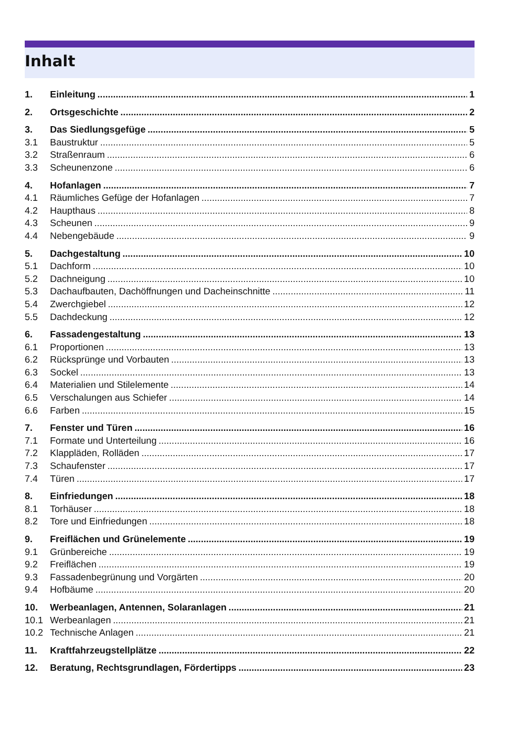Inhalt
1. Einleitung 1
2. Ortsgeschichte 2
3. Das Siedlungsgefüge 5
3.1 Baustruktur 5
3.2 Straßenraum 6
3.3 Scheunenzone 6
4. Hofanlagen 7
4.1 Räumliches Gefüge der Hofanlagen 7
4.2 Haupthaus 8
4.3 Scheunen 9
4.4 Nebengebäude 9
5. Dachgestaltung 10
5.1 Dachform 10
5.2 Dachneigung 10
5.3 Dachaufbauten, Dachöffnungen und Dacheinschnitte 11
5.4 Zwerchgiebel 12
5.5 Dachdeckung 12
6. Fassadengestaltung 13
6.1 Proportionen 13
6.2 Rücksprünge und Vorbauten 13
6.3 Sockel 13
6.4 Materialien und Stilelemente 14
6.5 Verschalungen aus Schiefer 14
6.6 Farben 15
7. Fenster und Türen 16
7.1 Formate und Unterteilung 16
7.2 Klappläden, Rolläden 17
7.3 Schaufenster 17
7.4 Türen 17
8. Einfriedungen 18
8.1 Torhäuser 18
8.2 Tore und Einfriedungen 18
9. Freiflächen und Grünelemente 19
9.1 Grünbereiche 19
9.2 Freiflächen 19
9.3 Fassadenbegrünung und Vorgärten 20
9.4 Hofbäume 20
10. Werbeanlagen, Antennen, Solaranlagen 21
10.1 Werbeanlagen 21
10.2 Technische Anlagen 21
11. Kraftfahrzeugstellplätze 22
12. Beratung, Rechtsgrundlagen, Fördertipps 23